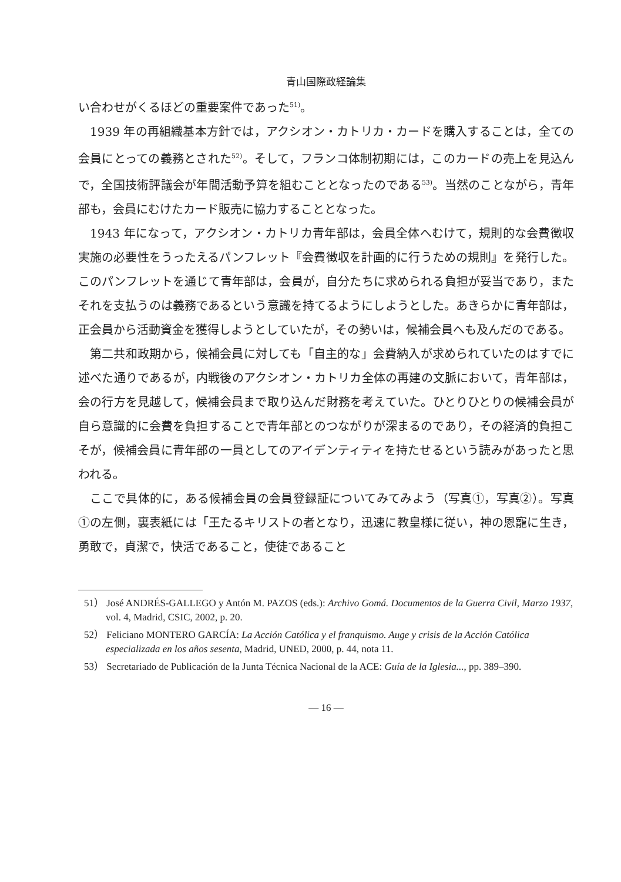青山国際政経論集
い合わせがくるほどの重要案件であった<sup>51)</sup>。
1939 年の再組織基本方針では，アクシオン・カトリカ・カードを購入することは，全ての会員にとっての義務とされた<sup>52)</sup>。そして，フランコ体制初期には，このカードの売上を見込んで，全国技術評議会が年間活動予算を組むこととなったのである<sup>53)</sup>。当然のことながら，青年部も，会員にむけたカード販売に協力することとなった。
1943 年になって，アクシオン・カトリカ青年部は，会員全体へむけて，規則的な会費徴収実施の必要性をうったえるパンフレット『会費徴収を計画的に行うための規則』を発行した。このパンフレットを通じて青年部は，会員が，自分たちに求められる負担が妥当であり，またそれを支払うのは義務であるという意識を持てるようにしようとした。あきらかに青年部は，正会員から活動資金を獲得しようとしていたが，その勢いは，候補会員へも及んだのである。
第二共和政期から，候補会員に対しても「自主的な」会費納入が求められていたのはすでに述べた通りであるが，内戦後のアクシオン・カトリカ全体の再建の文脈において，青年部は，会の行方を見越して，候補会員まで取り込んだ財務を考えていた。ひとりひとりの候補会員が自ら意識的に会費を負担することで青年部とのつながりが深まるのであり，その経済的負担こそが，候補会員に青年部の一員としてのアイデンティティを持たせるという読みがあったと思われる。
ここで具体的に，ある候補会員の会員登録証についてみてみよう（写真①，写真②）。写真①の左側，裏表紙には「王たるキリストの者となり，迅速に教皇様に従い，神の恩寵に生き，勇敢で，貞潔で，快活であること，使徒であること
51） José ANDRÉS-GALLEGO y Antón M. PAZOS (eds.): Archivo Gomá. Documentos de la Guerra Civil, Marzo 1937, vol. 4, Madrid, CSIC, 2002, p. 20.
52） Feliciano MONTERO GARCÍA: La Acción Católica y el franquismo. Auge y crisis de la Acción Católica especializada en los años sesenta, Madrid, UNED, 2000, p. 44, nota 11.
53） Secretariado de Publicación de la Junta Técnica Nacional de la ACE: Guía de la Iglesia..., pp. 389–390.
— 16 —